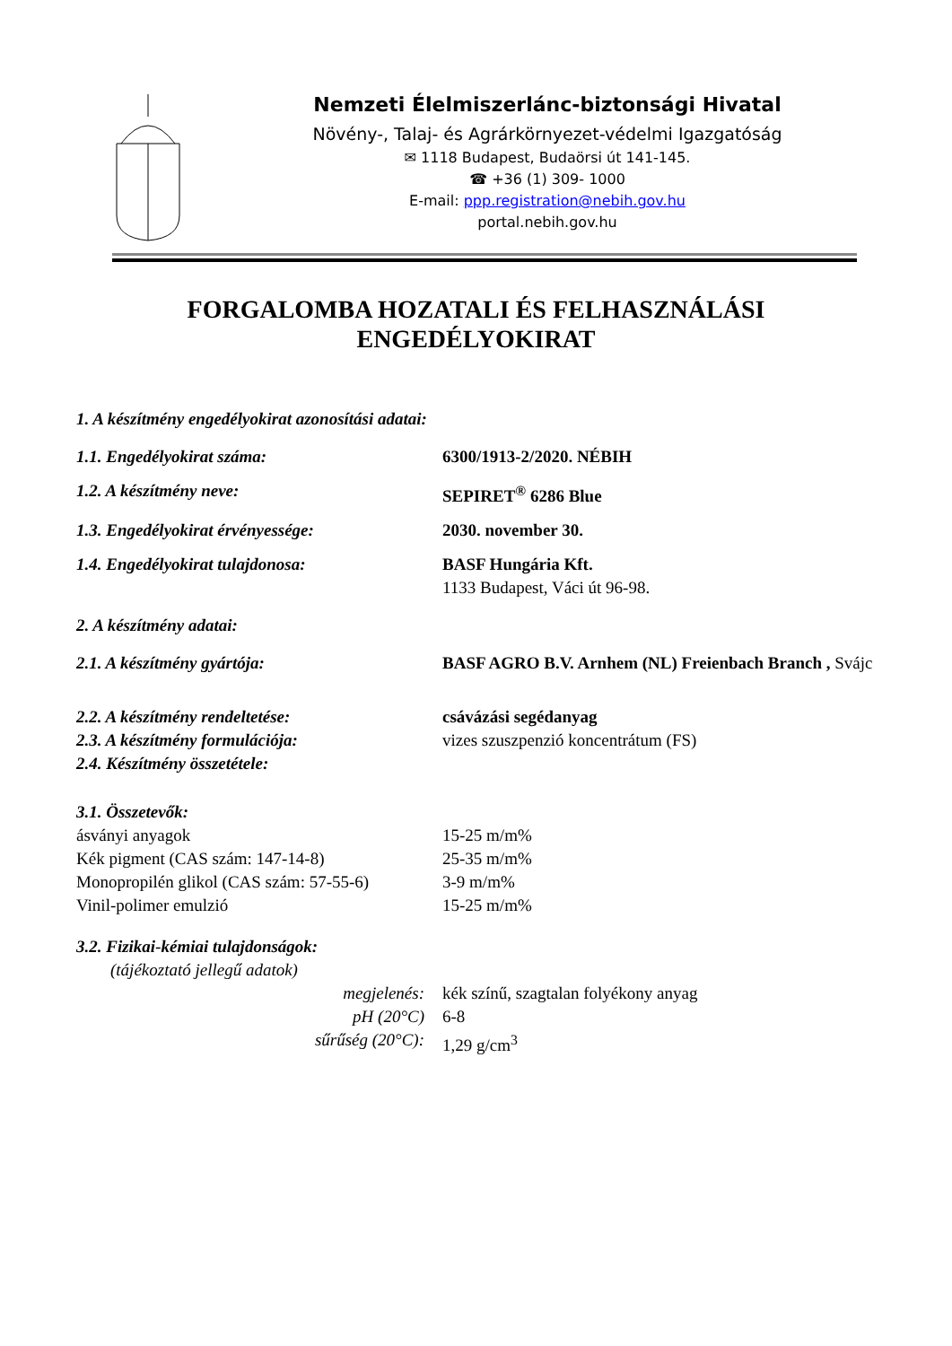Nemzeti Élelmiszerlánc-biztonsági Hivatal
Növény-, Talaj- és Agrárkörnyezet-védelmi Igazgatóság
✉ 1118 Budapest, Budaörsi út 141-145.
☎ +36 (1) 309- 1000
E-mail: ppp.registration@nebih.gov.hu
portal.nebih.gov.hu
FORGALOMBA HOZATALI ÉS FELHASZNÁLÁSI
ENGEDÉLYOKIRAT
| 1. A készítmény engedélyokirat azonosítási adatai: | |
| 1.1. Engedélyokirat száma: | 6300/1913-2/2020. NÉBIH |
| 1.2. A készítmény neve: | SEPIRET<sup>®</sup> 6286 Blue |
| 1.3. Engedélyokirat érvényessége: | 2030. november 30. |
| 1.4. Engedélyokirat tulajdonosa: | BASF Hungária Kft. 1133 Budapest, Váci út 96-98. |
| 2. A készítmény adatai: | |
| 2.1. A készítmény gyártója: | BASF AGRO B.V. Arnhem (NL) Freienbach Branch , Svájc |
| 2.2. A készítmény rendeltetése: | csávázási segédanyag |
| 2.3. A készítmény formulációja: | vizes szuszpenzió koncentrátum (FS) |
| 2.4. Készítmény összetétele: | |
| 3.1. Összetevők: | |
| ásványi anyagok | 15-25 m/m% |
| Kék pigment (CAS szám: 147-14-8) | 25-35 m/m% |
| Monopropilén glikol (CAS szám: 57-55-6) | 3-9 m/m% |
| Vinil-polimer emulzió | 15-25 m/m% |
| 3.2. Fizikai-kémiai tulajdonságok: | |
| (tájékoztató jellegű adatok) | |
| megjelenés: | kék színű, szagtalan folyékony anyag |
| pH (20°C) | 6-8 |
| sűrűség (20°C): | 1,29 g/cm<sup>3</sup> |